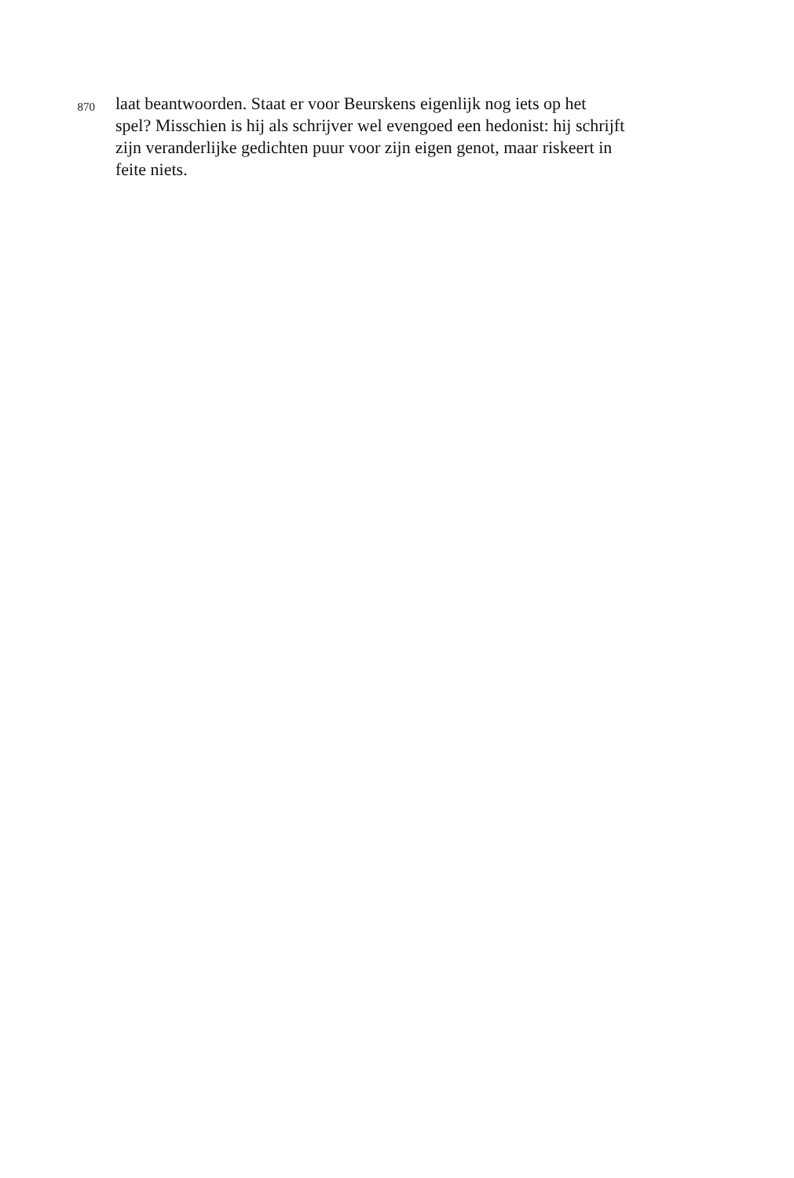870
laat beantwoorden. Staat er voor Beurskens eigenlijk nog iets op het
spel? Misschien is hij als schrijver wel evengoed een hedonist: hij schrijft
zijn veranderlijke gedichten puur voor zijn eigen genot, maar riskeert in
feite niets.